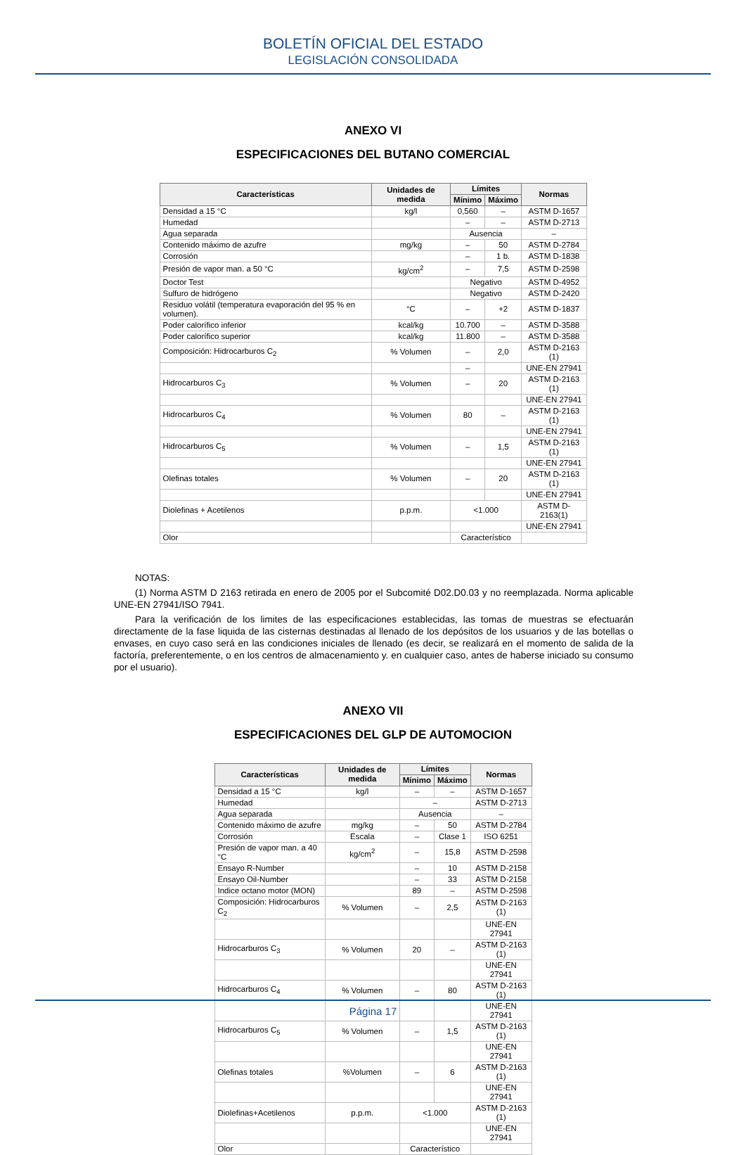BOLETÍN OFICIAL DEL ESTADO
LEGISLACIÓN CONSOLIDADA
ANEXO VI
ESPECIFICACIONES DEL BUTANO COMERCIAL
| Características | Unidades de medida | Límites | | Normas |
| --- | --- | --- | --- | --- |
| | | Mínimo | Máximo | |
| Densidad a 15 °C | kg/l | 0,560 | – | ASTM D-1657 |
| Humedad | | – | – | ASTM D-2713 |
| Agua separada | | Ausencia | | – |
| Contenido máximo de azufre | mg/kg | – | 50 | ASTM D-2784 |
| Corrosión | | – | 1 b. | ASTM D-1838 |
| Presión de vapor man. a 50 °C | kg/cm<sup>2</sup> | – | 7,5 | ASTM D-2598 |
| Doctor Test | | Negativo | | ASTM D-4952 |
| Sulfuro de hidrógeno | | Negativo | | ASTM D-2420 |
| Residuo volátil (temperatura evaporación del 95 % en volumen). | °C | – | +2 | ASTM D-1837 |
| Poder calorífico inferior | kcal/kg | 10.700 | – | ASTM D-3588 |
| Poder calorífico superior | kcal/kg | 11.800 | – | ASTM D-3588 |
| Composición: Hidrocarburos C<sub>2</sub> | % Volumen | – | 2,0 | ASTM D-2163 (1) |
| | | – | | UNE-EN 27941 |
| Hidrocarburos C<sub>3</sub> | % Volumen | – | 20 | ASTM D-2163 (1) |
| | | | | UNE-EN 27941 |
| Hidrocarburos C<sub>4</sub> | % Volumen | 80 | – | ASTM D-2163 (1) |
| | | | | UNE-EN 27941 |
| Hidrocarburos C<sub>5</sub> | % Volumen | – | 1,5 | ASTM D-2163 (1) |
| | | | | UNE-EN 27941 |
| Olefinas totales | % Volumen | – | 20 | ASTM D-2163 (1) |
| | | | | UNE-EN 27941 |
| Diolefinas + Acetilenos | p.p.m. | <1.000 | | ASTM D-2163(1) |
| | | | | UNE-EN 27941 |
| Olor | | Característico | | |
NOTAS:
(1) Norma ASTM D 2163 retirada en enero de 2005 por el Subcomité D02.D0.03 y no reemplazada. Norma aplicable UNE-EN 27941/ISO 7941.
Para la verificación de los limites de las especificaciones establecidas, las tomas de muestras se efectuarán directamente de la fase liquida de las cisternas destinadas al llenado de los depósitos de los usuarios y de las botellas o envases, en cuyo caso será en las condiciones iniciales de llenado (es decir, se realizará en el momento de salida de la factoría, preferentemente, o en los centros de almacenamiento y. en cualquier caso, antes de haberse iniciado su consumo por el usuario).
ANEXO VII
ESPECIFICACIONES DEL GLP DE AUTOMOCION
| Características | Unidades de medida | Límites | | Normas |
| --- | --- | --- | --- | --- |
| | | Mínimo | Máximo | |
| Densidad a 15 °C | kg/l | – | – | ASTM D-1657 |
| Humedad | | – | | ASTM D-2713 |
| Agua separada | | Ausencia | | – |
| Contenido máximo de azufre | mg/kg | – | 50 | ASTM D-2784 |
| Corrosión | Escala | – | Clase 1 | ISO 6251 |
| Presión de vapor man. a 40 °C | kg/cm<sup>2</sup> | – | 15,8 | ASTM D-2598 |
| Ensayo R-Number | | – | 10 | ASTM D-2158 |
| Ensayo Oil-Number | | – | 33 | ASTM D-2158 |
| Indice octano motor (MON) | | 89 | – | ASTM D-2598 |
| Composición: Hidrocarburos C<sub>2</sub> | % Volumen | – | 2,5 | ASTM D-2163 (1) |
| | | | | UNE-EN 27941 |
| Hidrocarburos C<sub>3</sub> | % Volumen | 20 | – | ASTM D-2163 (1) |
| | | | | UNE-EN 27941 |
| Hidrocarburos C<sub>4</sub> | % Volumen | – | 80 | ASTM D-2163 (1) |
| | | | | UNE-EN 27941 |
| Hidrocarburos C<sub>5</sub> | % Volumen | – | 1,5 | ASTM D-2163 (1) |
| | | | | UNE-EN 27941 |
| Olefinas totales | %Volumen | – | 6 | ASTM D-2163 (1) |
| | | | | UNE-EN 27941 |
| Diolefinas+Acetilenos | p.p.m. | <1.000 | | ASTM D-2163 (1) |
| | | | | UNE-EN 27941 |
| Olor | | Característico | | |
Página 17